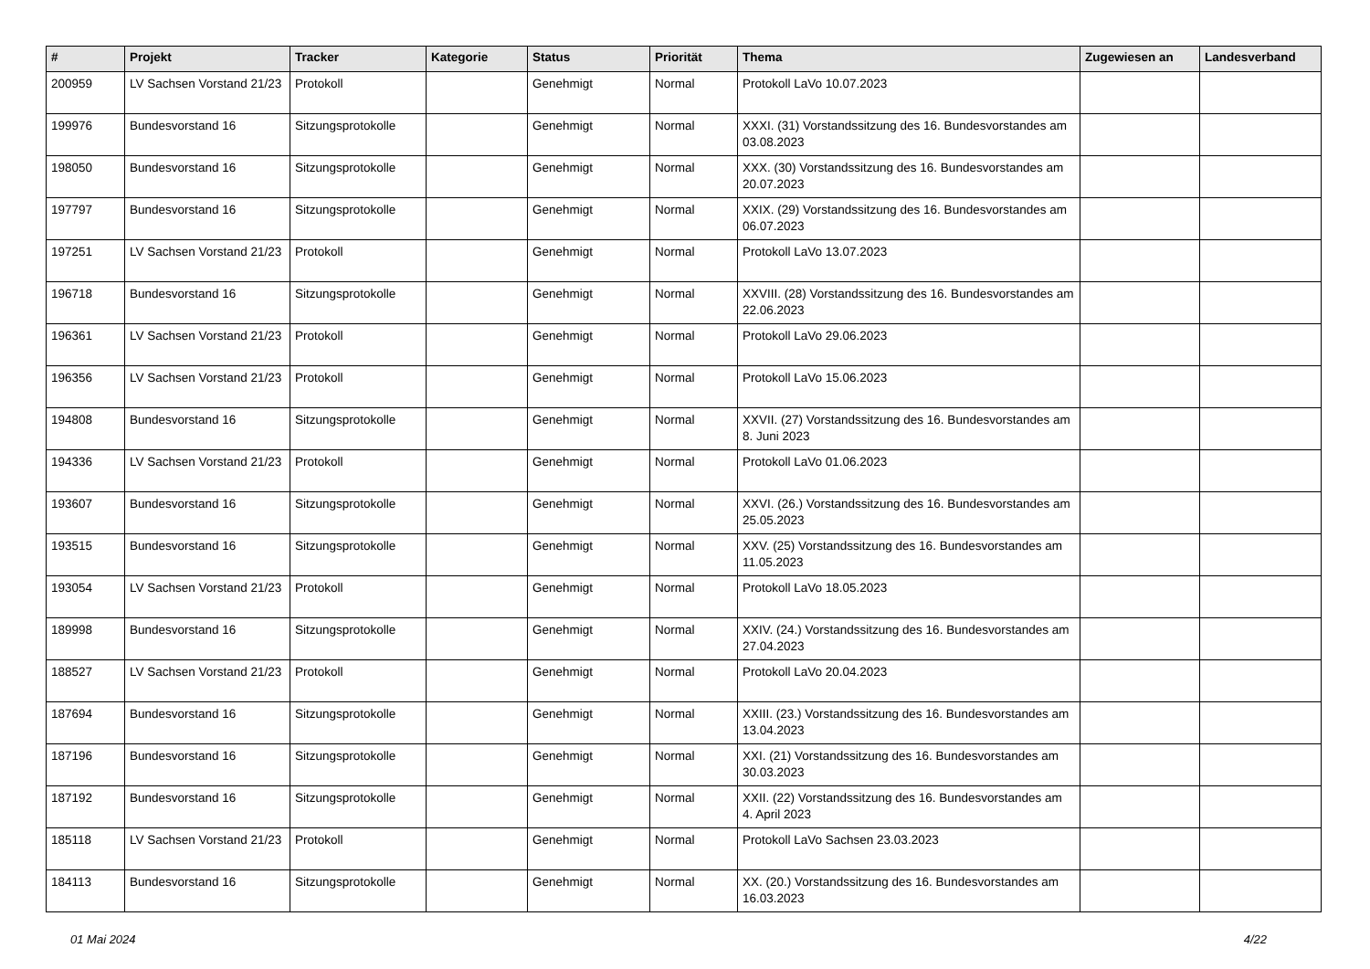| # | Projekt | Tracker | Kategorie | Status | Priorität | Thema | Zugewiesen an | Landesverband |
| --- | --- | --- | --- | --- | --- | --- | --- | --- |
| 200959 | LV Sachsen Vorstand 21/23 | Protokoll | | Genehmigt | Normal | Protokoll LaVo 10.07.2023 | | |
| 199976 | Bundesvorstand 16 | Sitzungsprotokolle | | Genehmigt | Normal | XXXI. (31) Vorstandssitzung des 16. Bundesvorstandes am 03.08.2023 | | |
| 198050 | Bundesvorstand 16 | Sitzungsprotokolle | | Genehmigt | Normal | XXX. (30) Vorstandssitzung des 16. Bundesvorstandes am 20.07.2023 | | |
| 197797 | Bundesvorstand 16 | Sitzungsprotokolle | | Genehmigt | Normal | XXIX. (29) Vorstandssitzung des 16. Bundesvorstandes am 06.07.2023 | | |
| 197251 | LV Sachsen Vorstand 21/23 | Protokoll | | Genehmigt | Normal | Protokoll LaVo 13.07.2023 | | |
| 196718 | Bundesvorstand 16 | Sitzungsprotokolle | | Genehmigt | Normal | XXVIII. (28) Vorstandssitzung des 16. Bundesvorstandes am 22.06.2023 | | |
| 196361 | LV Sachsen Vorstand 21/23 | Protokoll | | Genehmigt | Normal | Protokoll LaVo 29.06.2023 | | |
| 196356 | LV Sachsen Vorstand 21/23 | Protokoll | | Genehmigt | Normal | Protokoll LaVo 15.06.2023 | | |
| 194808 | Bundesvorstand 16 | Sitzungsprotokolle | | Genehmigt | Normal | XXVII. (27) Vorstandssitzung des 16. Bundesvorstandes am 8. Juni 2023 | | |
| 194336 | LV Sachsen Vorstand 21/23 | Protokoll | | Genehmigt | Normal | Protokoll LaVo 01.06.2023 | | |
| 193607 | Bundesvorstand 16 | Sitzungsprotokolle | | Genehmigt | Normal | XXVI. (26.) Vorstandssitzung des 16. Bundesvorstandes am 25.05.2023 | | |
| 193515 | Bundesvorstand 16 | Sitzungsprotokolle | | Genehmigt | Normal | XXV. (25) Vorstandssitzung des 16. Bundesvorstandes am 11.05.2023 | | |
| 193054 | LV Sachsen Vorstand 21/23 | Protokoll | | Genehmigt | Normal | Protokoll LaVo 18.05.2023 | | |
| 189998 | Bundesvorstand 16 | Sitzungsprotokolle | | Genehmigt | Normal | XXIV. (24.) Vorstandssitzung des 16. Bundesvorstandes am 27.04.2023 | | |
| 188527 | LV Sachsen Vorstand 21/23 | Protokoll | | Genehmigt | Normal | Protokoll LaVo 20.04.2023 | | |
| 187694 | Bundesvorstand 16 | Sitzungsprotokolle | | Genehmigt | Normal | XXIII. (23.) Vorstandssitzung des 16. Bundesvorstandes am 13.04.2023 | | |
| 187196 | Bundesvorstand 16 | Sitzungsprotokolle | | Genehmigt | Normal | XXI. (21) Vorstandssitzung des 16. Bundesvorstandes am 30.03.2023 | | |
| 187192 | Bundesvorstand 16 | Sitzungsprotokolle | | Genehmigt | Normal | XXII. (22) Vorstandssitzung des 16. Bundesvorstandes am 4. April 2023 | | |
| 185118 | LV Sachsen Vorstand 21/23 | Protokoll | | Genehmigt | Normal | Protokoll LaVo Sachsen 23.03.2023 | | |
| 184113 | Bundesvorstand 16 | Sitzungsprotokolle | | Genehmigt | Normal | XX. (20.) Vorstandssitzung des 16. Bundesvorstandes am 16.03.2023 | | |
01 Mai 2024 4/22